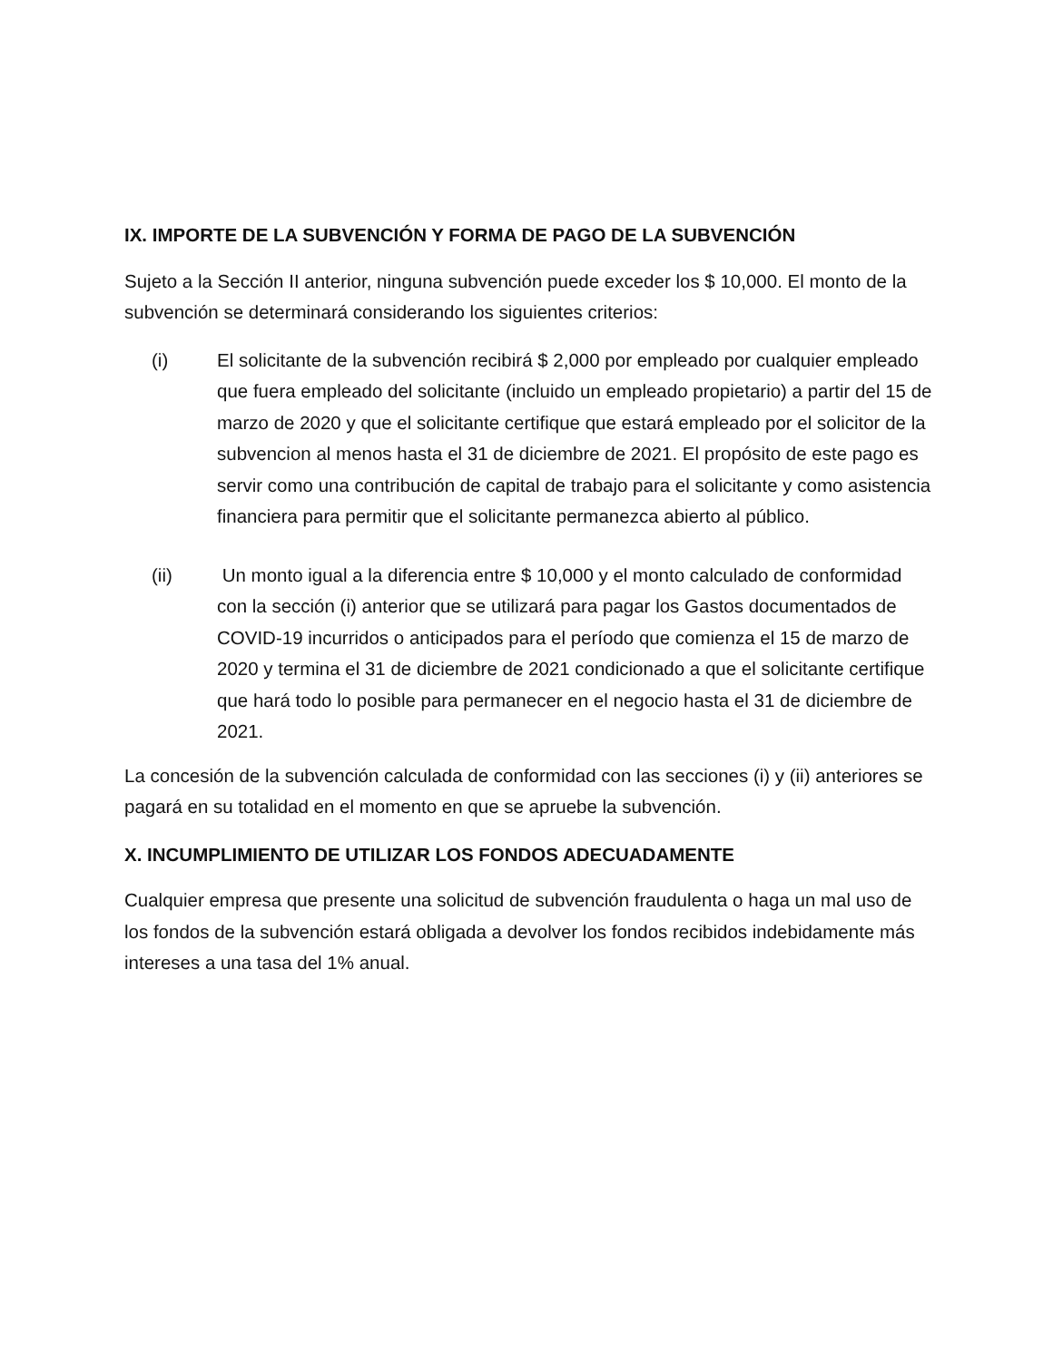IX. IMPORTE DE LA SUBVENCIÓN Y FORMA DE PAGO DE LA SUBVENCIÓN
Sujeto a la Sección II anterior, ninguna subvención puede exceder los $ 10,000. El monto de la subvención se determinará considerando los siguientes criterios:
(i) El solicitante de la subvención recibirá $ 2,000 por empleado por cualquier empleado que fuera empleado del solicitante (incluido un empleado propietario) a partir del 15 de marzo de 2020 y que el solicitante certifique que estará empleado por el solicitor de la subvencion al menos hasta el 31 de diciembre de 2021. El propósito de este pago es servir como una contribución de capital de trabajo para el solicitante y como asistencia financiera para permitir que el solicitante permanezca abierto al público.
(ii) Un monto igual a la diferencia entre $ 10,000 y el monto calculado de conformidad con la sección (i) anterior que se utilizará para pagar los Gastos documentados de COVID-19 incurridos o anticipados para el período que comienza el 15 de marzo de 2020 y termina el 31 de diciembre de 2021 condicionado a que el solicitante certifique que hará todo lo posible para permanecer en el negocio hasta el 31 de diciembre de 2021.
La concesión de la subvención calculada de conformidad con las secciones (i) y (ii) anteriores se pagará en su totalidad en el momento en que se apruebe la subvención.
X. INCUMPLIMIENTO DE UTILIZAR LOS FONDOS ADECUADAMENTE
Cualquier empresa que presente una solicitud de subvención fraudulenta o haga un mal uso de los fondos de la subvención estará obligada a devolver los fondos recibidos indebidamente más intereses a una tasa del 1% anual.